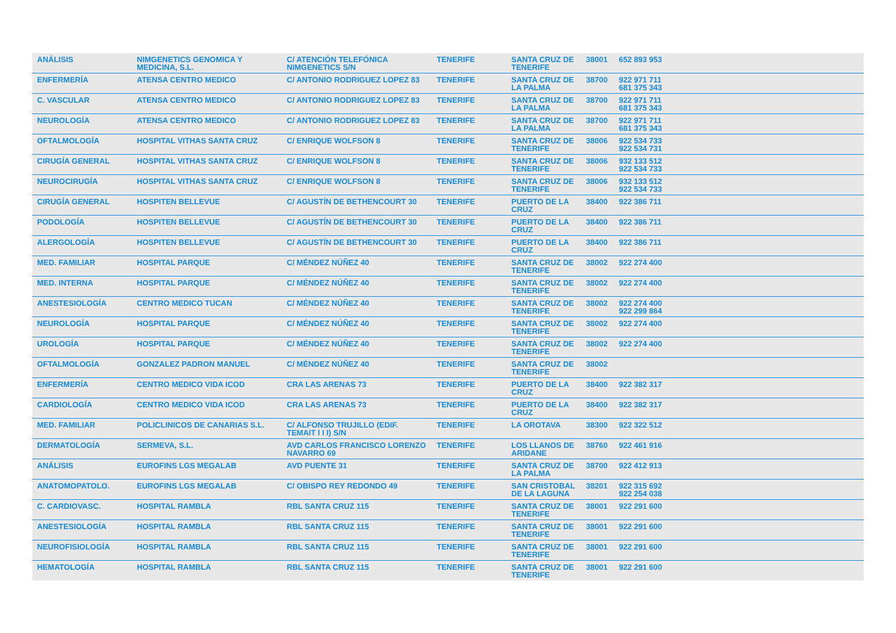| ANÁLISIS | NIMGENETICS GENOMICA Y MEDICINA, S.L. | C/ ATENCIÓN TELEFÓNICA NIMGENETICS S/N | TENERIFE | SANTA CRUZ DE TENERIFE | 38001 | 652 893 953 | |
| ENFERMERÍA | ATENSA CENTRO MEDICO | C/ ANTONIO RODRIGUEZ LOPEZ 83 | TENERIFE | SANTA CRUZ DE LA PALMA | 38700 | 922 971 711 681 375 343 | |
| C. VASCULAR | ATENSA CENTRO MEDICO | C/ ANTONIO RODRIGUEZ LOPEZ 83 | TENERIFE | SANTA CRUZ DE LA PALMA | 38700 | 922 971 711 681 375 343 | |
| NEUROLOGÍA | ATENSA CENTRO MEDICO | C/ ANTONIO RODRIGUEZ LOPEZ 83 | TENERIFE | SANTA CRUZ DE LA PALMA | 38700 | 922 971 711 681 375 343 | |
| OFTALMOLOGÍA | HOSPITAL VITHAS SANTA CRUZ | C/ ENRIQUE WOLFSON 8 | TENERIFE | SANTA CRUZ DE TENERIFE | 38006 | 922 534 733 922 534 731 | |
| CIRUGÍA GENERAL | HOSPITAL VITHAS SANTA CRUZ | C/ ENRIQUE WOLFSON 8 | TENERIFE | SANTA CRUZ DE TENERIFE | 38006 | 932 133 512 922 534 733 | |
| NEUROCIRUGÍA | HOSPITAL VITHAS SANTA CRUZ | C/ ENRIQUE WOLFSON 8 | TENERIFE | SANTA CRUZ DE TENERIFE | 38006 | 932 133 512 922 534 733 | |
| CIRUGÍA GENERAL | HOSPITEN BELLEVUE | C/ AGUSTÍN DE BETHENCOURT 30 | TENERIFE | PUERTO DE LA CRUZ | 38400 | 922 386 711 | |
| PODOLOGÍA | HOSPITEN BELLEVUE | C/ AGUSTÍN DE BETHENCOURT 30 | TENERIFE | PUERTO DE LA CRUZ | 38400 | 922 386 711 | |
| ALERGOLOGÍA | HOSPITEN BELLEVUE | C/ AGUSTÍN DE BETHENCOURT 30 | TENERIFE | PUERTO DE LA CRUZ | 38400 | 922 386 711 | |
| MED. FAMILIAR | HOSPITAL PARQUE | C/ MÉNDEZ NÚÑEZ 40 | TENERIFE | SANTA CRUZ DE TENERIFE | 38002 | 922 274 400 | |
| MED. INTERNA | HOSPITAL PARQUE | C/ MÉNDEZ NÚÑEZ 40 | TENERIFE | SANTA CRUZ DE TENERIFE | 38002 | 922 274 400 | |
| ANESTESIOLOGÍA | CENTRO MEDICO TUCAN | C/ MÉNDEZ NÚÑEZ 40 | TENERIFE | SANTA CRUZ DE TENERIFE | 38002 | 922 274 400 922 299 864 | |
| NEUROLOGÍA | HOSPITAL PARQUE | C/ MÉNDEZ NÚÑEZ 40 | TENERIFE | SANTA CRUZ DE TENERIFE | 38002 | 922 274 400 | |
| UROLOGÍA | HOSPITAL PARQUE | C/ MÉNDEZ NÚÑEZ 40 | TENERIFE | SANTA CRUZ DE TENERIFE | 38002 | 922 274 400 | |
| OFTALMOLOGÍA | GONZALEZ PADRON MANUEL | C/ MÉNDEZ NÚÑEZ 40 | TENERIFE | SANTA CRUZ DE TENERIFE | 38002 | | |
| ENFERMERÍA | CENTRO MEDICO VIDA ICOD | CRA LAS ARENAS 73 | TENERIFE | PUERTO DE LA CRUZ | 38400 | 922 382 317 | |
| CARDIOLOGÍA | CENTRO MEDICO VIDA ICOD | CRA LAS ARENAS 73 | TENERIFE | PUERTO DE LA CRUZ | 38400 | 922 382 317 | |
| MED. FAMILIAR | POLICLINICOS DE CANARIAS S.L. | C/ ALFONSO TRUJILLO (EDIF. TEMAIT I I I) S/N | TENERIFE | LA OROTAVA | 38300 | 922 322 512 | |
| DERMATOLOGÍA | SERMEVA, S.L. | AVD CARLOS FRANCISCO LORENZO NAVARRO 69 | TENERIFE | LOS LLANOS DE ARIDANE | 38760 | 922 461 916 | |
| ANÁLISIS | EUROFINS LGS MEGALAB | AVD PUENTE 31 | TENERIFE | SANTA CRUZ DE LA PALMA | 38700 | 922 412 913 | |
| ANATOMOPATOLO. | EUROFINS LGS MEGALAB | C/ OBISPO REY REDONDO 49 | TENERIFE | SAN CRISTOBAL DE LA LAGUNA | 38201 | 922 315 692 922 254 038 | |
| C. CARDIOVASC. | HOSPITAL RAMBLA | RBL SANTA CRUZ 115 | TENERIFE | SANTA CRUZ DE TENERIFE | 38001 | 922 291 600 | |
| ANESTESIOLOGÍA | HOSPITAL RAMBLA | RBL SANTA CRUZ 115 | TENERIFE | SANTA CRUZ DE TENERIFE | 38001 | 922 291 600 | |
| NEUROFISIOLOGÍA | HOSPITAL RAMBLA | RBL SANTA CRUZ 115 | TENERIFE | SANTA CRUZ DE TENERIFE | 38001 | 922 291 600 | |
| HEMATOLOGÍA | HOSPITAL RAMBLA | RBL SANTA CRUZ 115 | TENERIFE | SANTA CRUZ DE TENERIFE | 38001 | 922 291 600 | |